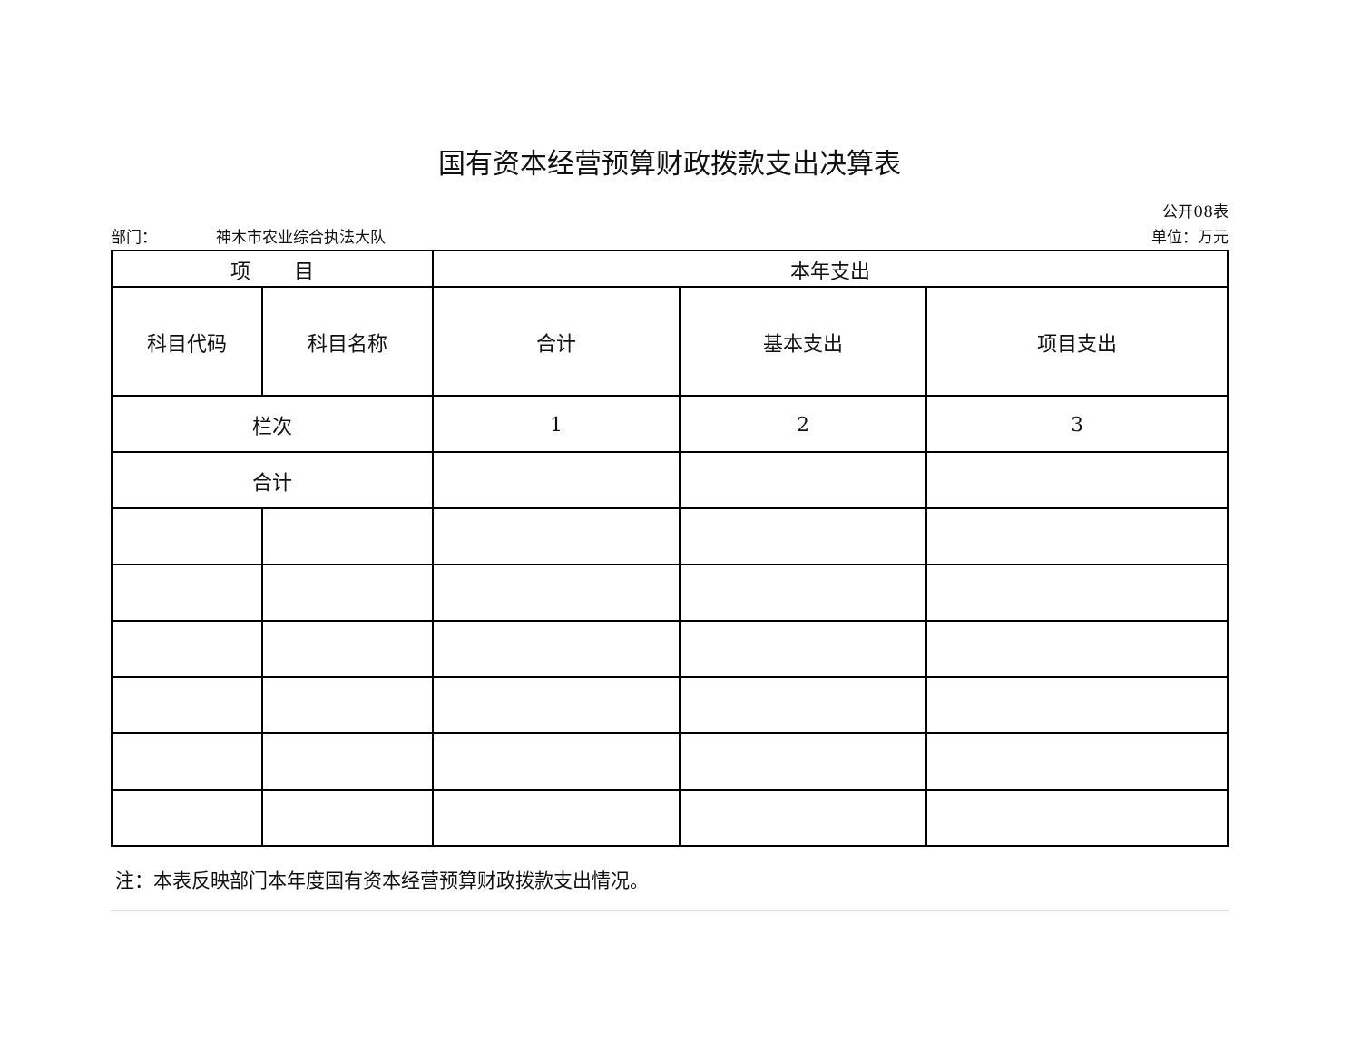国有资本经营预算财政拨款支出决算表
公开08表
部门： 神木市农业综合执法大队 单位：万元
| 项 目 | | 本年支出 | | |
| --- | --- | --- | --- | --- |
| 科目代码 | 科目名称 | 合计 | 基本支出 | 项目支出 |
| 栏次 | | 1 | 2 | 3 |
| 合计 | | | | |
注：本表反映部门本年度国有资本经营预算财政拨款支出情况。